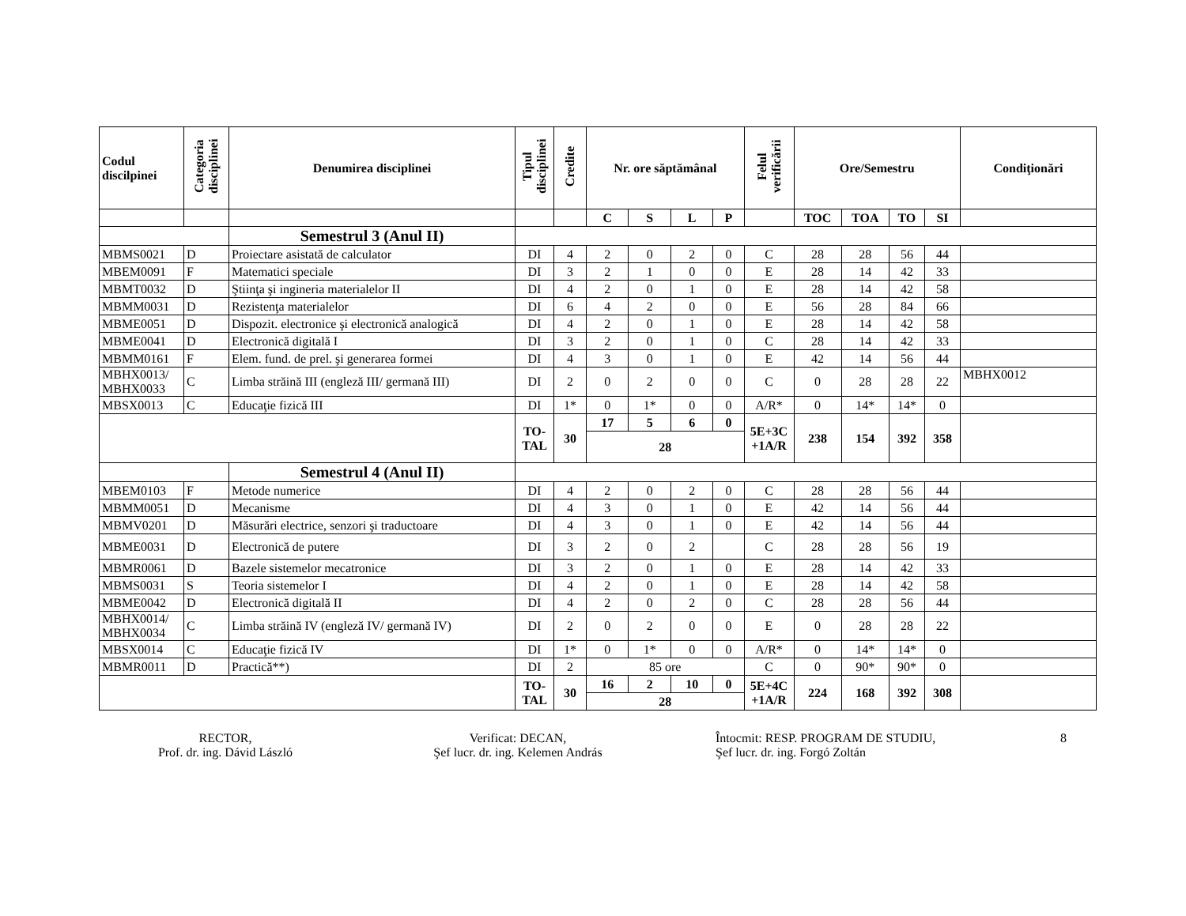| Codul discilpinei | Categoria disciplinei | Denumirea disciplinei | Tipul disciplinei | Credite | Nr. ore săptămânal | | | | Felul verificării | Ore/Semestru | | | | Condiţionări |
| --- | --- | --- | --- | --- | --- | --- | --- | --- | --- | --- | --- | --- | --- | --- |
| | | | | | C | S | L | P | | TOC | TOA | TO | SI | |
| | | Semestrul 3 (Anul II) | | | | | | | | | | | | |
| MBMS0021 | D | Proiectare asistată de calculator | DI | 4 | 2 | 0 | 2 | 0 | C | 28 | 28 | 56 | 44 | |
| MBEM0091 | F | Matematici speciale | DI | 3 | 2 | 1 | 0 | 0 | E | 28 | 14 | 42 | 33 | |
| MBMT0032 | D | Ştiinţa şi ingineria materialelor II | DI | 4 | 2 | 0 | 1 | 0 | E | 28 | 14 | 42 | 58 | |
| MBMM0031 | D | Rezistenţa materialelor | DI | 6 | 4 | 2 | 0 | 0 | E | 56 | 28 | 84 | 66 | |
| MBME0051 | D | Dispozit. electronice şi electronică analogică | DI | 4 | 2 | 0 | 1 | 0 | E | 28 | 14 | 42 | 58 | |
| MBME0041 | D | Electronică digitală I | DI | 3 | 2 | 0 | 1 | 0 | C | 28 | 14 | 42 | 33 | |
| MBMM0161 | F | Elem. fund. de prel. şi generarea formei | DI | 4 | 3 | 0 | 1 | 0 | E | 42 | 14 | 56 | 44 | |
| MBHX0013/ MBHX0033 | C | Limba străină III (engleză III/ germană III) | DI | 2 | 0 | 2 | 0 | 0 | C | 0 | 28 | 28 | 22 | MBHX0012 |
| MBSX0013 | C | Educaţie fizică III | DI | 1* | 0 | 1* | 0 | 0 | A/R* | 0 | 14* | 14* | 0 | |
| | | | TO- TAL | 30 | 17 | 5 | 6 | 0 | 5E+3C +1A/R | 238 | 154 | 392 | 358 | |
| | | | | | 28 | | | | | | | | | |
| | | Semestrul 4 (Anul II) | | | | | | | | | | | | |
| MBEM0103 | F | Metode numerice | DI | 4 | 2 | 0 | 2 | 0 | C | 28 | 28 | 56 | 44 | |
| MBMM0051 | D | Mecanisme | DI | 4 | 3 | 0 | 1 | 0 | E | 42 | 14 | 56 | 44 | |
| MBMV0201 | D | Măsurări electrice, senzori şi traductoare | DI | 4 | 3 | 0 | 1 | 0 | E | 42 | 14 | 56 | 44 | |
| MBME0031 | D | Electronică de putere | DI | 3 | 2 | 0 | 2 | | C | 28 | 28 | 56 | 19 | |
| MBMR0061 | D | Bazele sistemelor mecatronice | DI | 3 | 2 | 0 | 1 | 0 | E | 28 | 14 | 42 | 33 | |
| MBMS0031 | S | Teoria sistemelor I | DI | 4 | 2 | 0 | 1 | 0 | E | 28 | 14 | 42 | 58 | |
| MBME0042 | D | Electronică digitală II | DI | 4 | 2 | 0 | 2 | 0 | C | 28 | 28 | 56 | 44 | |
| MBHX0014/ MBHX0034 | C | Limba străină IV (engleză IV/ germană IV) | DI | 2 | 0 | 2 | 0 | 0 | E | 0 | 28 | 28 | 22 | |
| MBSX0014 | C | Educaţie fizică IV | DI | 1* | 0 | 1* | 0 | 0 | A/R* | 0 | 14* | 14* | 0 | |
| MBMR0011 | D | Practică**) | DI | 2 | 85 ore | | | | C | 0 | 90* | 90* | 0 | |
| | | | TO- TAL | 30 | 16 | 2 | 10 | 0 | 5E+4C +1A/R | 224 | 168 | 392 | 308 | |
| | | | | | 28 | | | | | | | | | |
RECTOR,
Prof. dr. ing. Dávid László
Verificat: DECAN,
Şef lucr. dr. ing. Kelemen András
Întocmit: RESP. PROGRAM DE STUDIU,
Şef lucr. dr. ing. Forgó Zoltán
8